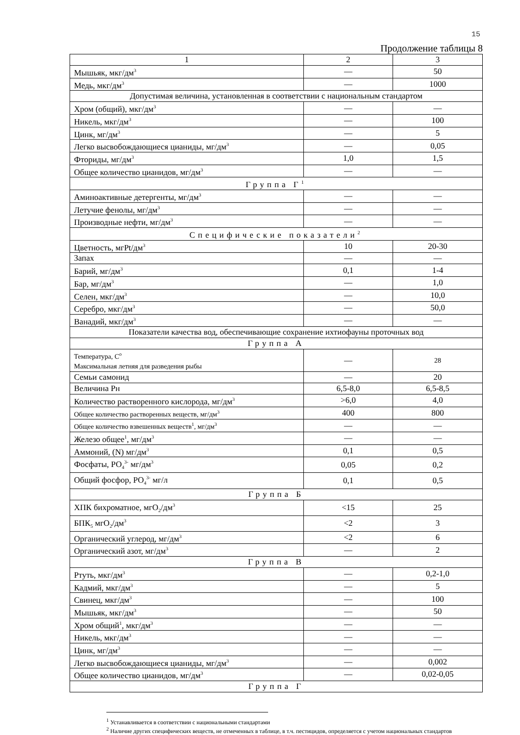15
Продолжение таблицы 8
| 1 | 2 | 3 |
| --- | --- | --- |
| Мышьяк, мкг/дм<sup>3</sup> | — | 50 |
| Медь, мкг/дм<sup>3</sup> | — | 1000 |
| Допустимая величина, установленная в соответствии с национальным стандартом | | |
| Хром (общий), мкг/дм<sup>3</sup> | — | — |
| Никель, мкг/дм<sup>3</sup> | — | 100 |
| Цинк, мг/дм<sup>3</sup> | — | 5 |
| Легко высвобождающиеся цианиды, мг/дм<sup>3</sup> | — | 0,05 |
| Фториды, мг/дм<sup>3</sup> | 1,0 | 1,5 |
| Общее количество цианидов, мг/дм<sup>3</sup> | — | — |
| Группа Г<sup>1</sup> | | |
| Аминоактивные детергенты, мг/дм<sup>3</sup> | — | — |
| Летучие фенолы, мг/дм<sup>3</sup> | — | — |
| Производные нефти, мг/дм<sup>3</sup> | — | — |
| Специфические показатели<sup>2</sup> | | |
| Цветность, мгPt/дм<sup>3</sup> | 10 | 20-30 |
| Запах | — | — |
| Барий, мг/дм<sup>3</sup> | 0,1 | 1-4 |
| Бар, мг/дм<sup>3</sup> | — | 1,0 |
| Селен, мкг/дм<sup>3</sup> | — | 10,0 |
| Серебро, мкг/дм<sup>3</sup> | — | 50,0 |
| Ванадий, мкг/дм<sup>3</sup> | — | — |
| Показатели качества вод, обеспечивающие сохранение ихтиофауны проточных вод | | |
| Группа А | | |
| Температура, С<sup>о</sup> Максимальная летняя для разведения рыбы | — | 28 |
| Семьи самонид | — | 20 |
| Величина Рн | 6,5-8,0 | 6,5-8,5 |
| Количество растворенного кислорода, мг/дм<sup>3</sup> | >6,0 | 4,0 |
| Общее количество растворенных веществ, мг/дм<sup>3</sup> | 400 | 800 |
| Общее количество взвешенных веществ<sup>1</sup>, мг/дм<sup>3</sup> | — | — |
| Железо общее<sup>1</sup>, мг/дм<sup>3</sup> | — | — |
| Аммоний, (N) мг/дм<sup>3</sup> | 0,1 | 0,5 |
| Фосфаты, РО<sub>4</sub><sup>3-</sup> мг/дм<sup>3</sup> | 0,05 | 0,2 |
| Общий фосфор, РО<sub>4</sub><sup>3-</sup> мг/л | 0,1 | 0,5 |
| Группа Б | | |
| ХПК бихроматное, мгО<sub>2</sub>/дм<sup>3</sup> | <15 | 25 |
| БПК<sub>5</sub> мгО<sub>2</sub>/дм<sup>3</sup> | <2 | 3 |
| Органический углерод, мг/дм<sup>3</sup> | <2 | 6 |
| Органический азот, мг/дм<sup>3</sup> | — | 2 |
| Группа В | | |
| Ртуть, мкг/дм<sup>3</sup> | — | 0,2-1,0 |
| Кадмий, мкг/дм<sup>3</sup> | — | 5 |
| Свинец, мкг/дм<sup>3</sup> | — | 100 |
| Мышьяк, мкг/дм<sup>3</sup> | — | 50 |
| Хром общий<sup>1</sup>, мкг/дм<sup>3</sup> | — | — |
| Никель, мкг/дм<sup>3</sup> | — | — |
| Цинк, мг/дм<sup>3</sup> | — | — |
| Легко высвобождающиеся цианиды, мг/дм<sup>3</sup> | — | 0,002 |
| Общее количество цианидов, мг/дм<sup>3</sup> | — | 0,02-0,05 |
| Группа Г | | |
<sup>1</sup> Устанавливается в соответствии с национальными стандартами
<sup>2</sup> Наличие других специфических веществ, не отмеченных в таблице, в т.ч. пестицидов, определяется с учетом национальных стандартов